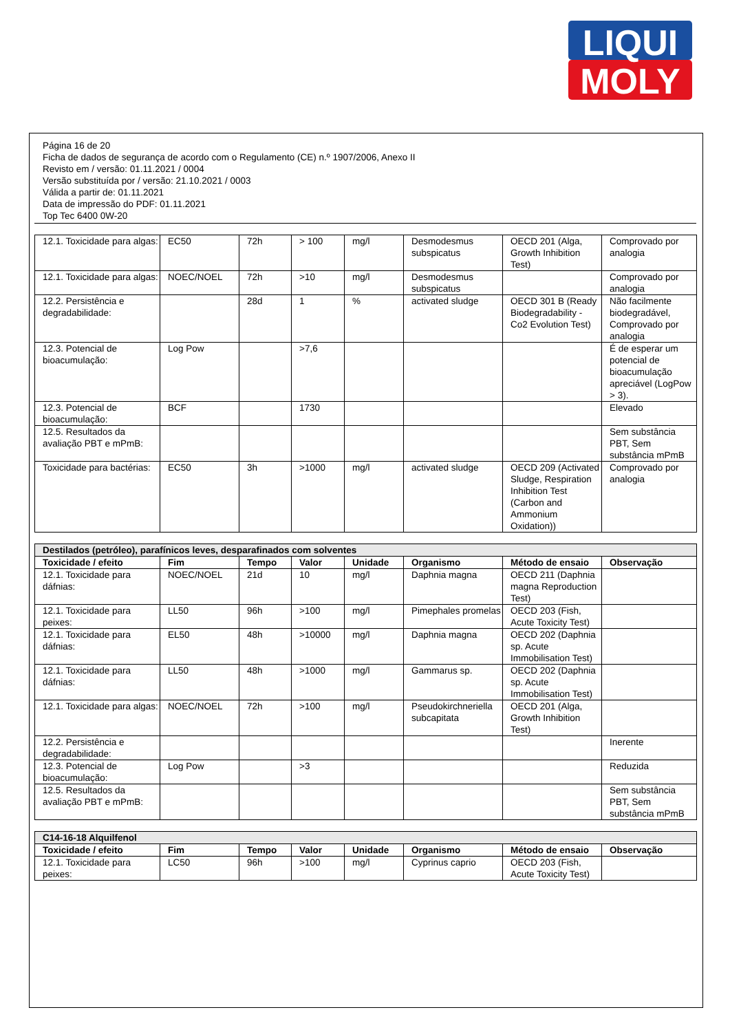LIQUI
MOLY
Página 16 de 20
Ficha de dados de segurança de acordo com o Regulamento (CE) n.º 1907/2006, Anexo II
Revisto em / versão: 01.11.2021 / 0004
Versão substituída por / versão: 21.10.2021 / 0003
Válida a partir de: 01.11.2021
Data de impressão do PDF: 01.11.2021
Top Tec 6400 0W-20
| 12.1. Toxicidade para algas: | EC50 | 72h | > 100 | mg/l | Desmodesmus subspicatus | OECD 201 (Alga, Growth Inhibition Test) | Comprovado por analogia |
| 12.1. Toxicidade para algas: | NOEC/NOEL | 72h | >10 | mg/l | Desmodesmus subspicatus | | Comprovado por analogia |
| 12.2. Persistência e degradabilidade: | | 28d | 1 | % | activated sludge | OECD 301 B (Ready Biodegradability - Co2 Evolution Test) | Não facilmente biodegradável, Comprovado por analogia |
| 12.3. Potencial de bioacumulação: | Log Pow | | >7,6 | | | | É de esperar um potencial de bioacumulação apreciável (LogPow > 3). |
| 12.3. Potencial de bioacumulação: | BCF | | 1730 | | | | Elevado |
| 12.5. Resultados da avaliação PBT e mPmB: | | | | | | | Sem substância PBT, Sem substância mPmB |
| Toxicidade para bactérias: | EC50 | 3h | >1000 | mg/l | activated sludge | OECD 209 (Activated Sludge, Respiration Inhibition Test (Carbon and Ammonium Oxidation)) | Comprovado por analogia |
| Destilados (petróleo), parafínicos leves, desparafinados com solventes | | | | | | | |
| --- | --- | --- | --- | --- | --- | --- | --- |
| Toxicidade / efeito | Fim | Tempo | Valor | Unidade | Organismo | Método de ensaio | Observação |
| 12.1. Toxicidade para dáfnias: | NOEC/NOEL | 21d | 10 | mg/l | Daphnia magna | OECD 211 (Daphnia magna Reproduction Test) | |
| 12.1. Toxicidade para peixes: | LL50 | 96h | >100 | mg/l | Pimephales promelas | OECD 203 (Fish, Acute Toxicity Test) | |
| 12.1. Toxicidade para dáfnias: | EL50 | 48h | >10000 | mg/l | Daphnia magna | OECD 202 (Daphnia sp. Acute Immobilisation Test) | |
| 12.1. Toxicidade para dáfnias: | LL50 | 48h | >1000 | mg/l | Gammarus sp. | OECD 202 (Daphnia sp. Acute Immobilisation Test) | |
| 12.1. Toxicidade para algas: | NOEC/NOEL | 72h | >100 | mg/l | Pseudokirchneriella subcapitata | OECD 201 (Alga, Growth Inhibition Test) | |
| 12.2. Persistência e degradabilidade: | | | | | | | Inerente |
| 12.3. Potencial de bioacumulação: | Log Pow | | >3 | | | | Reduzida |
| 12.5. Resultados da avaliação PBT e mPmB: | | | | | | | Sem substância PBT, Sem substância mPmB |
| C14-16-18 Alquilfenol | | | | | | | |
| --- | --- | --- | --- | --- | --- | --- | --- |
| Toxicidade / efeito | Fim | Tempo | Valor | Unidade | Organismo | Método de ensaio | Observação |
| 12.1. Toxicidade para peixes: | LC50 | 96h | >100 | mg/l | Cyprinus caprio | OECD 203 (Fish, Acute Toxicity Test) | |